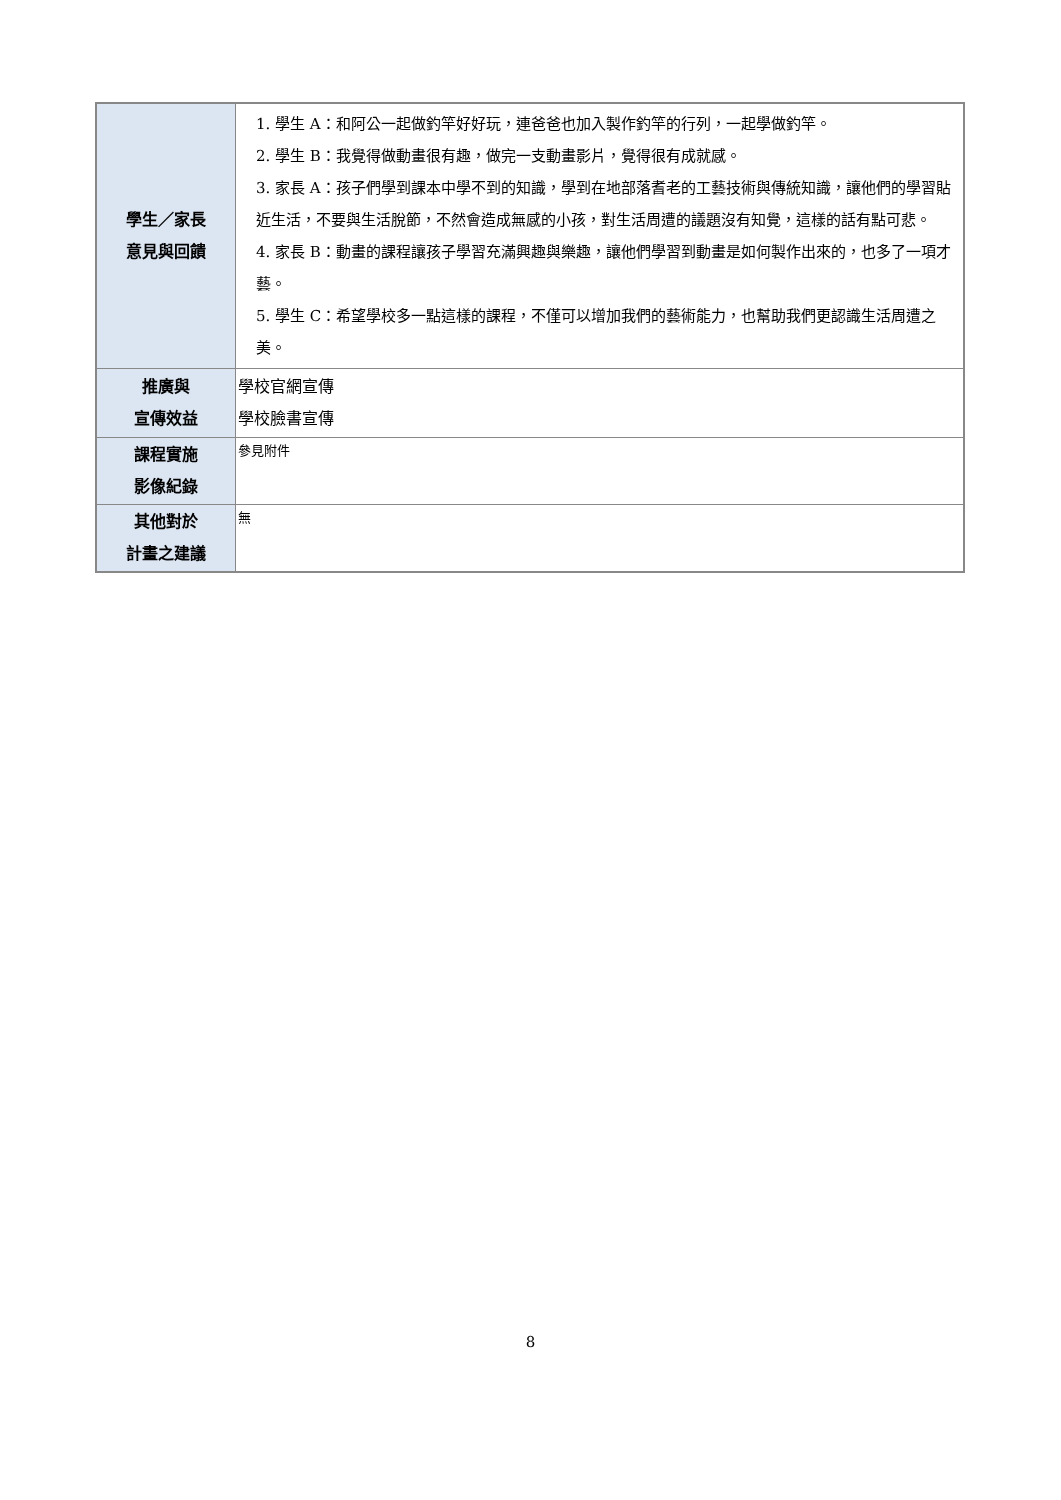| 學生／家長 意見與回饋 | 1. 學生 A：和阿公一起做釣竿好好玩，連爸爸也加入製作釣竿的行列，一起學做釣竿。 2. 學生 B：我覺得做動畫很有趣，做完一支動畫影片，覺得很有成就感。 3. 家長 A：孩子們學到課本中學不到的知識，學到在地部落耆老的工藝技術與傳統知識，讓他們的學習貼近生活，不要與生活脫節，不然會造成無感的小孩，對生活周遭的議題沒有知覺，這樣的話有點可悲。 4. 家長 B：動畫的課程讓孩子學習充滿興趣與樂趣，讓他們學習到動畫是如何製作出來的，也多了一項才藝。 5. 學生 C：希望學校多一點這樣的課程，不僅可以增加我們的藝術能力，也幫助我們更認識生活周遭之美。 |
| 推廣與 宣傳效益 | 學校官網宣傳 學校臉書宣傳 |
| 課程實施 影像紀錄 | 參見附件 |
| 其他對於 計畫之建議 | 無 |
8